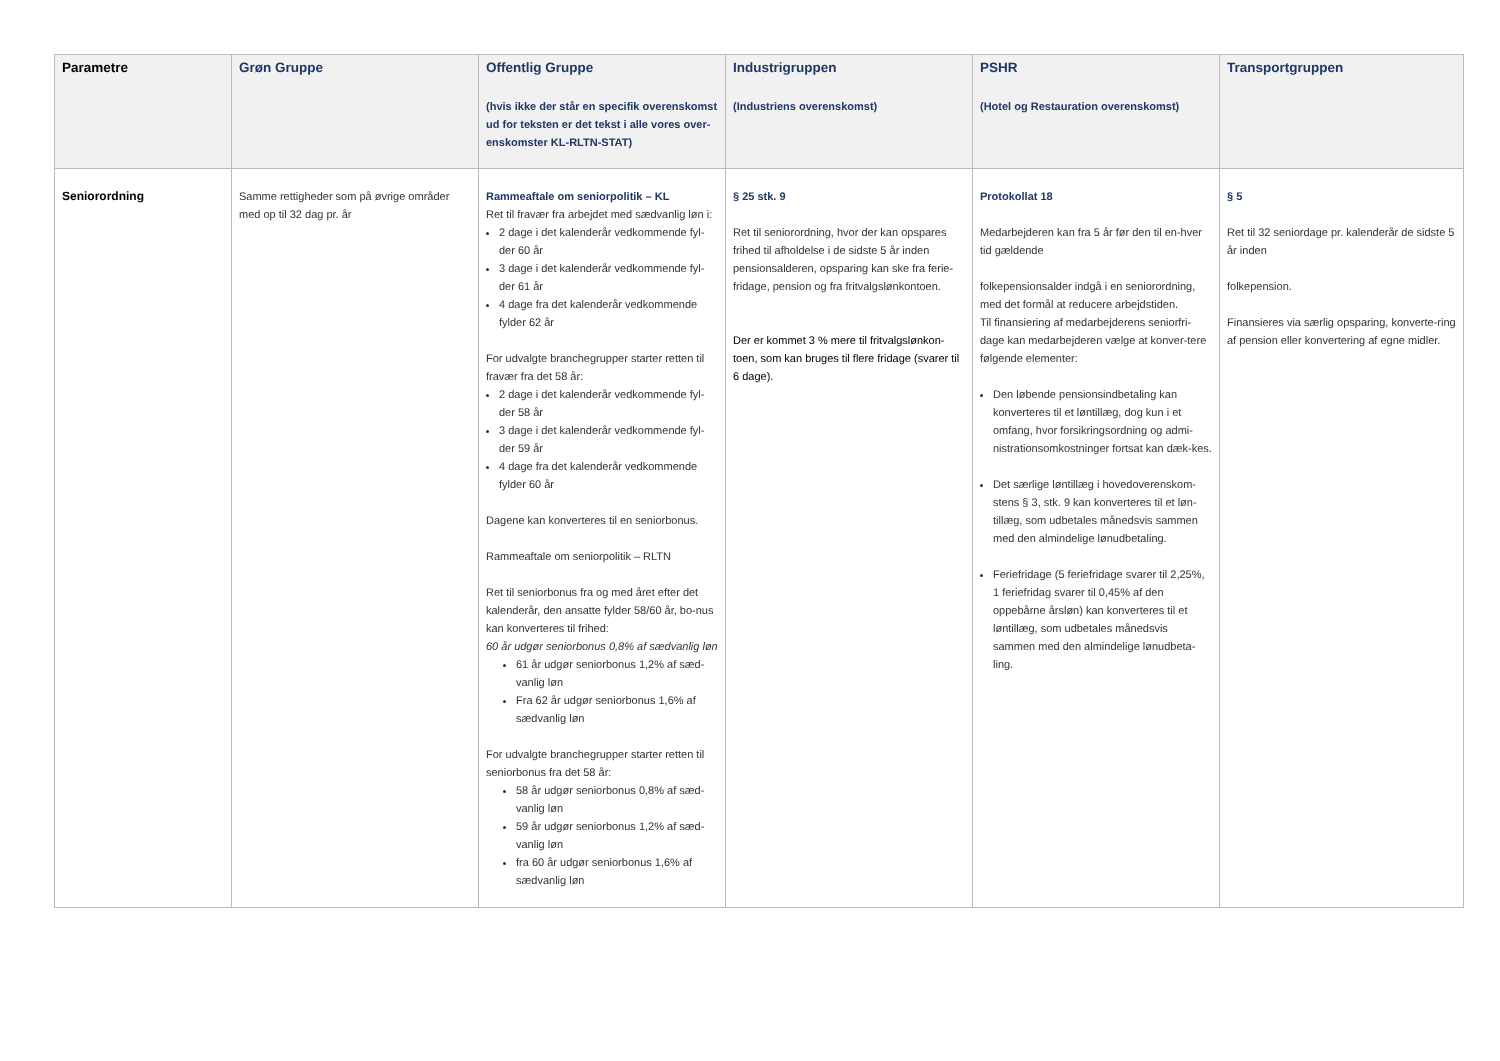| Parametre | Grøn Gruppe | Offentlig Gruppe (hvis ikke der står en specifik overenskomst ud for teksten er det tekst i alle vores over-enskomster KL-RLTN-STAT) | Industrigruppen (Industriens overenskomst) | PSHR (Hotel og Restauration overenskomst) | Transportgruppen |
| --- | --- | --- | --- | --- | --- |
| Seniorordning | Samme rettigheder som på øvrige områder med op til 32 dag pr. år | Rammeaftale om seniorpolitik – KL Ret til fravær fra arbejdet med sædvanlig løn i: 2 dage i det kalenderår vedkommende fyl-der 60 år 3 dage i det kalenderår vedkommende fyl-der 61 år 4 dage fra det kalenderår vedkommende fylder 62 år For udvalgte branchegrupper starter retten til fravær fra det 58 år: 2 dage i det kalenderår vedkommende fyl-der 58 år 3 dage i det kalenderår vedkommende fyl-der 59 år 4 dage fra det kalenderår vedkommende fylder 60 år Dagene kan konverteres til en seniorbonus. Rammeaftale om seniorpolitik – RLTN Ret til seniorbonus fra og med året efter det kalenderår, den ansatte fylder 58/60 år, bo-nus kan konverteres til frihed: 60 år udgør seniorbonus 0,8% af sædvanlig løn 61 år udgør seniorbonus 1,2% af sæd-vanlig løn Fra 62 år udgør seniorbonus 1,6% af sædvanlig løn For udvalgte branchegrupper starter retten til seniorbonus fra det 58 år: 58 år udgør seniorbonus 0,8% af sæd-vanlig løn 59 år udgør seniorbonus 1,2% af sæd-vanlig løn fra 60 år udgør seniorbonus 1,6% af sædvanlig løn | § 25 stk. 9 Ret til seniorordning, hvor der kan opspares frihed til afholdelse i de sidste 5 år inden pensionsalderen, opsparing kan ske fra ferie-fridage, pension og fra fritvalgslønkontoen. Der er kommet 3 % mere til fritvalgslønkon-toen, som kan bruges til flere fridage (svarer til 6 dage). | Protokollat 18 Medarbejderen kan fra 5 år før den til en-hver tid gældende folkepensionsalder indgå i en seniorordning, med det formål at reducere arbejdstiden. Til finansiering af medarbejderens seniorfri-dage kan medarbejderen vælge at konver-tere følgende elementer: Den løbende pensionsindbetaling kan konverteres til et løntillæg, dog kun i et omfang, hvor forsikringsordning og admi-nistrationsomkostninger fortsat kan dæk-kes. Det særlige løntillæg i hovedoverenskom-stens § 3, stk. 9 kan konverteres til et løn-tillæg, som udbetales månedsvis sammen med den almindelige lønudbetaling. Feriefridage (5 feriefridage svarer til 2,25%, 1 feriefridag svarer til 0,45% af den oppebårne årsløn) kan konverteres til et løntillæg, som udbetales månedsvis sammen med den almindelige lønudbeta-ling. | § 5 Ret til 32 seniordage pr. kalenderår de sidste 5 år inden folkepension. Finansieres via særlig opsparing, konverte-ring af pension eller konvertering af egne midler. |